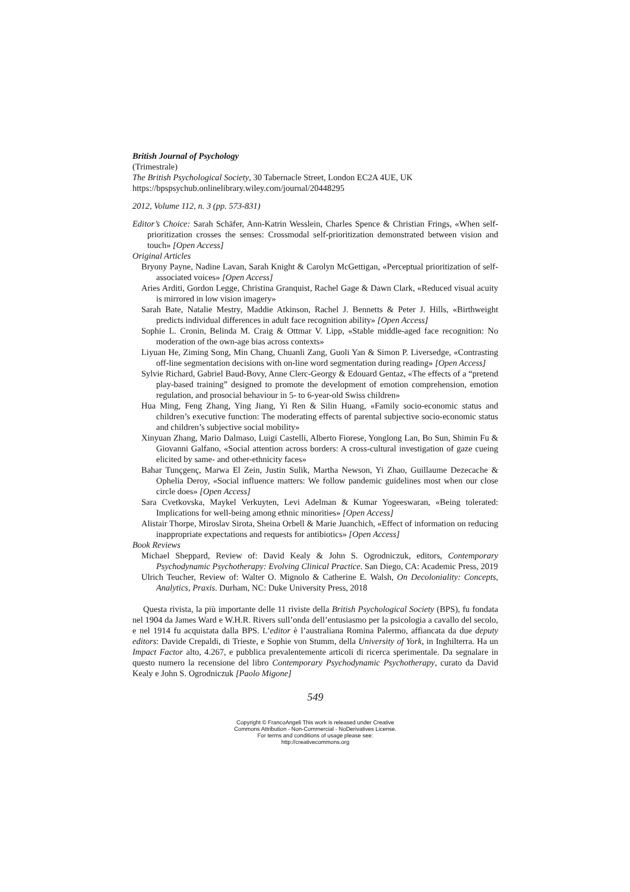British Journal of Psychology
(Trimestrale)
The British Psychological Society, 30 Tabernacle Street, London EC2A 4UE, UK
https://bpspsychub.onlinelibrary.wiley.com/journal/20448295
2012, Volume 112, n. 3 (pp. 573-831)
Editor’s Choice: Sarah Schäfer, Ann-Katrin Wesslein, Charles Spence & Christian Frings, «When self-prioritization crosses the senses: Crossmodal self-prioritization demonstrated between vision and touch» [Open Access]
Original Articles
Bryony Payne, Nadine Lavan, Sarah Knight & Carolyn McGettigan, «Perceptual prioritization of self-associated voices» [Open Access]
Aries Arditi, Gordon Legge, Christina Granquist, Rachel Gage & Dawn Clark, «Reduced visual acuity is mirrored in low vision imagery»
Sarah Bate, Natalie Mestry, Maddie Atkinson, Rachel J. Bennetts & Peter J. Hills, «Birthweight predicts individual differences in adult face recognition ability» [Open Access]
Sophie L. Cronin, Belinda M. Craig & Ottmar V. Lipp, «Stable middle-aged face recognition: No moderation of the own-age bias across contexts»
Liyuan He, Ziming Song, Min Chang, Chuanli Zang, Guoli Yan & Simon P. Liversedge, «Contrasting off-line segmentation decisions with on-line word segmentation during reading» [Open Access]
Sylvie Richard, Gabriel Baud-Bovy, Anne Clerc-Georgy & Edouard Gentaz, «The effects of a “pretend play-based training” designed to promote the development of emotion comprehension, emotion regulation, and prosocial behaviour in 5- to 6-year-old Swiss children»
Hua Ming, Feng Zhang, Ying Jiang, Yi Ren & Silin Huang, «Family socio-economic status and children’s executive function: The moderating effects of parental subjective socio-economic status and children’s subjective social mobility»
Xinyuan Zhang, Mario Dalmaso, Luigi Castelli, Alberto Fiorese, Yonglong Lan, Bo Sun, Shimin Fu & Giovanni Galfano, «Social attention across borders: A cross-cultural investigation of gaze cueing elicited by same- and other-ethnicity faces»
Bahar Tunçgenç, Marwa El Zein, Justin Sulik, Martha Newson, Yi Zhao, Guillaume Dezecache & Ophelia Deroy, «Social influence matters: We follow pandemic guidelines most when our close circle does» [Open Access]
Sara Cvetkovska, Maykel Verkuyten, Levi Adelman & Kumar Yogeeswaran, «Being tolerated: Implications for well-being among ethnic minorities» [Open Access]
Alistair Thorpe, Miroslav Sirota, Sheina Orbell & Marie Juanchich, «Effect of information on reducing inappropriate expectations and requests for antibiotics» [Open Access]
Book Reviews
Michael Sheppard, Review of: David Kealy & John S. Ogrodniczuk, editors, Contemporary Psychodynamic Psychotherapy: Evolving Clinical Practice. San Diego, CA: Academic Press, 2019
Ulrich Teucher, Review of: Walter O. Mignolo & Catherine E. Walsh, On Decoloniality: Concepts, Analytics, Praxis. Durham, NC: Duke University Press, 2018
Questa rivista, la più importante delle 11 riviste della British Psychological Society (BPS), fu fondata nel 1904 da James Ward e W.H.R. Rivers sull’onda dell’entusiasmo per la psicologia a cavallo del secolo, e nel 1914 fu acquistata dalla BPS. L’editor è l’australiana Romina Palermo, affiancata da due deputy editors: Davide Crepaldi, di Trieste, e Sophie von Stumm, della University of York, in Inghilterra. Ha un Impact Factor alto, 4.267, e pubblica prevalentemente articoli di ricerca sperimentale. Da segnalare in questo numero la recensione del libro Contemporary Psychodynamic Psychotherapy, curato da David Kealy e John S. Ogrodniczuk [Paolo Migone]
549
Copyright © FrancoAngeli This work is released under Creative
Commons Attribution - Non-Commercial - NoDerivatives License.
For terms and conditions of usage please see:
http://creativecommons.org